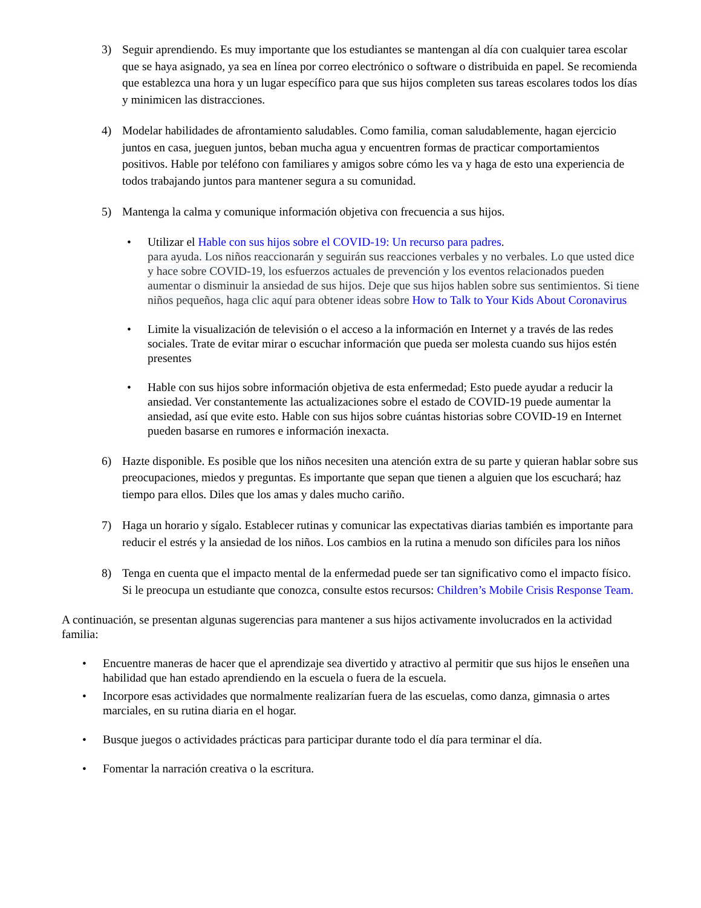3) Seguir aprendiendo. Es muy importante que los estudiantes se mantengan al día con cualquier tarea escolar que se haya asignado, ya sea en línea por correo electrónico o software o distribuida en papel. Se recomienda que establezca una hora y un lugar específico para que sus hijos completen sus tareas escolares todos los días y minimicen las distracciones.
4) Modelar habilidades de afrontamiento saludables. Como familia, coman saludablemente, hagan ejercicio juntos en casa, jueguen juntos, beban mucha agua y encuentren formas de practicar comportamientos positivos. Hable por teléfono con familiares y amigos sobre cómo les va y haga de esto una experiencia de todos trabajando juntos para mantener segura a su comunidad.
5) Mantenga la calma y comunique información objetiva con frecuencia a sus hijos.
• Utilizar el Hable con sus hijos sobre el COVID-19: Un recurso para padres.
para ayuda. Los niños reaccionarán y seguirán sus reacciones verbales y no verbales. Lo que usted dice y hace sobre COVID-19, los esfuerzos actuales de prevención y los eventos relacionados pueden aumentar o disminuir la ansiedad de sus hijos. Deje que sus hijos hablen sobre sus sentimientos. Si tiene niños pequeños, haga clic aquí para obtener ideas sobre How to Talk to Your Kids About Coronavirus
• Limite la visualización de televisión o el acceso a la información en Internet y a través de las redes sociales. Trate de evitar mirar o escuchar información que pueda ser molesta cuando sus hijos estén presentes
• Hable con sus hijos sobre información objetiva de esta enfermedad; Esto puede ayudar a reducir la ansiedad. Ver constantemente las actualizaciones sobre el estado de COVID-19 puede aumentar la ansiedad, así que evite esto. Hable con sus hijos sobre cuántas historias sobre COVID-19 en Internet pueden basarse en rumores e información inexacta.
6) Hazte disponible. Es posible que los niños necesiten una atención extra de su parte y quieran hablar sobre sus preocupaciones, miedos y preguntas. Es importante que sepan que tienen a alguien que los escuchará; haz tiempo para ellos. Diles que los amas y dales mucho cariño.
7) Haga un horario y sígalo. Establecer rutinas y comunicar las expectativas diarias también es importante para reducir el estrés y la ansiedad de los niños. Los cambios en la rutina a menudo son difíciles para los niños
8) Tenga en cuenta que el impacto mental de la enfermedad puede ser tan significativo como el impacto físico. Si le preocupa un estudiante que conozca, consulte estos recursos: Children’s Mobile Crisis Response Team.
A continuación, se presentan algunas sugerencias para mantener a sus hijos activamente involucrados en la actividad familia:
• Encuentre maneras de hacer que el aprendizaje sea divertido y atractivo al permitir que sus hijos le enseñen una habilidad que han estado aprendiendo en la escuela o fuera de la escuela.
• Incorpore esas actividades que normalmente realizarían fuera de las escuelas, como danza, gimnasia o artes marciales, en su rutina diaria en el hogar.
• Busque juegos o actividades prácticas para participar durante todo el día para terminar el día.
• Fomentar la narración creativa o la escritura.